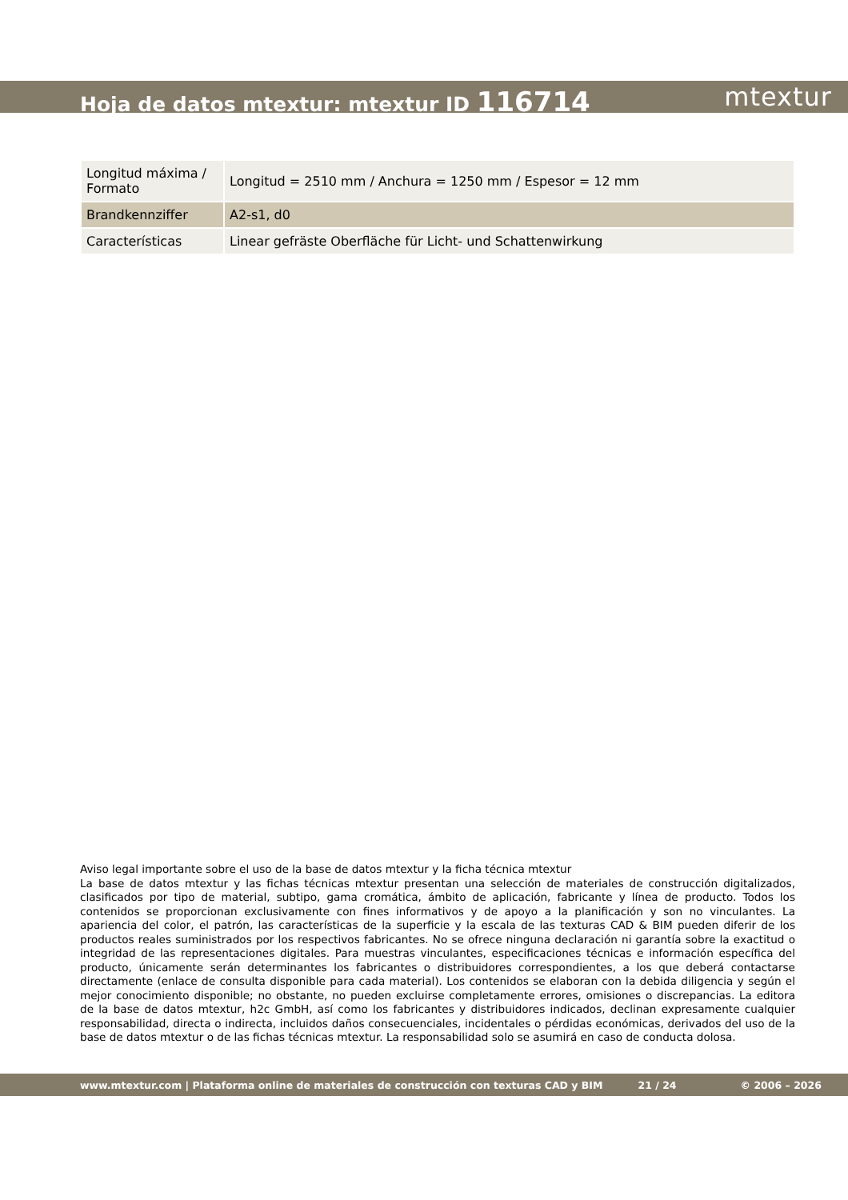Hoja de datos mtextur: mtextur ID 116714
mtextur
| Longitud máxima / Formato | Longitud = 2510 mm / Anchura = 1250 mm / Espesor = 12 mm |
| Brandkennziffer | A2-s1, d0 |
| Características | Linear gefräste Oberfläche für Licht- und Schattenwirkung |
Aviso legal importante sobre el uso de la base de datos mtextur y la ficha técnica mtextur
La base de datos mtextur y las fichas técnicas mtextur presentan una selección de materiales de construcción digitalizados, clasificados por tipo de material, subtipo, gama cromática, ámbito de aplicación, fabricante y línea de producto. Todos los contenidos se proporcionan exclusivamente con fines informativos y de apoyo a la planificación y son no vinculantes. La apariencia del color, el patrón, las características de la superficie y la escala de las texturas CAD & BIM pueden diferir de los productos reales suministrados por los respectivos fabricantes. No se ofrece ninguna declaración ni garantía sobre la exactitud o integridad de las representaciones digitales. Para muestras vinculantes, especificaciones técnicas e información específica del producto, únicamente serán determinantes los fabricantes o distribuidores correspondientes, a los que deberá contactarse directamente (enlace de consulta disponible para cada material). Los contenidos se elaboran con la debida diligencia y según el mejor conocimiento disponible; no obstante, no pueden excluirse completamente errores, omisiones o discrepancias. La editora de la base de datos mtextur, h2c GmbH, así como los fabricantes y distribuidores indicados, declinan expresamente cualquier responsabilidad, directa o indirecta, incluidos daños consecuenciales, incidentales o pérdidas económicas, derivados del uso de la base de datos mtextur o de las fichas técnicas mtextur. La responsabilidad solo se asumirá en caso de conducta dolosa.
www.mtextur.com | Plataforma online de materiales de construcción con texturas CAD y BIM 21 / 24 © 2006 – 2026